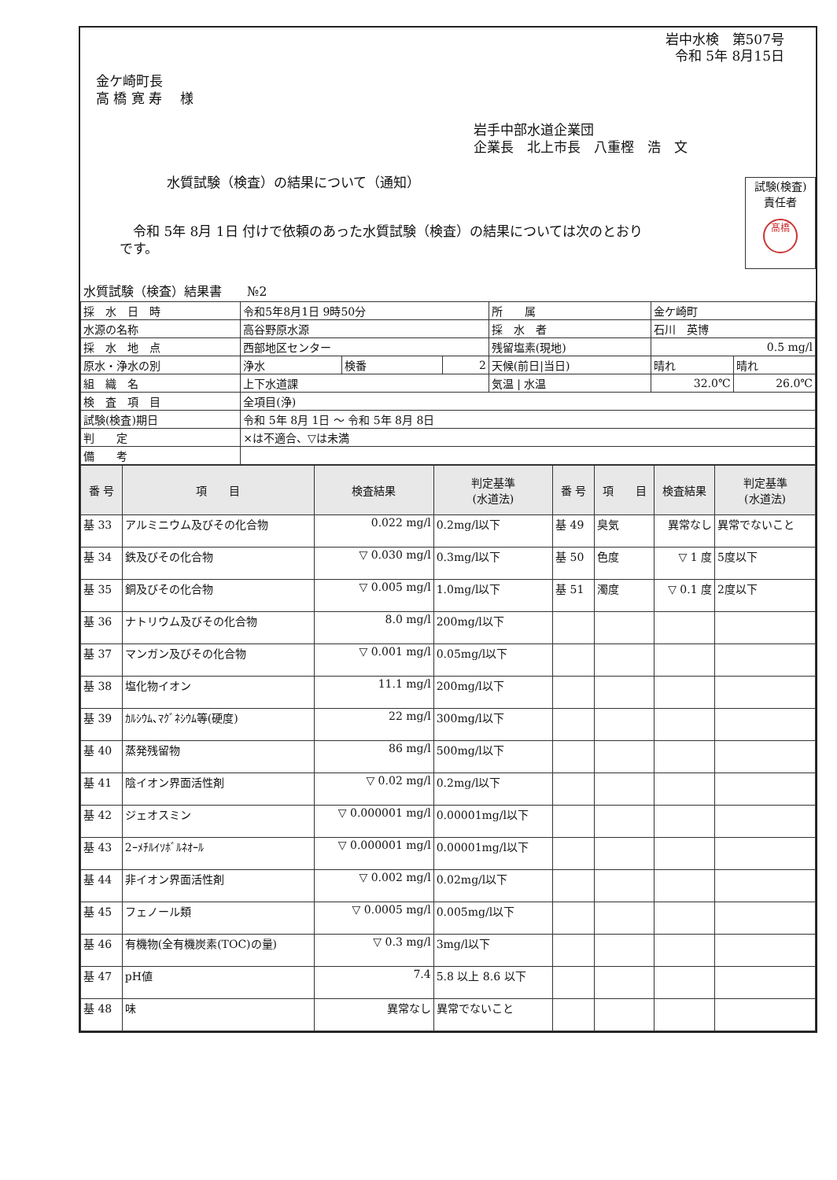岩中水検　第507号
令和 5年 8月15日
金ケ崎町長
高 橋 寛 寿　 様
岩手中部水道企業団
企業長　北上市長　八重樫　浩　文
水質試験（検査）の結果について（通知）
　令和 5年 8月 1日 付けで依頼のあった水質試験（検査）の結果については次のとおりです。
試験(検査)
責任者
髙橋
水質試験（検査）結果書　　№2
| 採 水 日 時 | 令和5年8月1日 9時50分 | | | 所 属 | 金ケ崎町 | |
| 水源の名称 | 高谷野原水源 | | | 採 水 者 | 石川 英博 | |
| 採 水 地 点 | 西部地区センター | | | 残留塩素(現地) | 0.5 mg/l | |
| 原水・浄水の別 | 浄水 | 検番 | 2 | 天候(前日/当日) | 晴れ | 晴れ |
| 組 織 名 | 上下水道課 | | | 気温 / 水温 | 32.0℃ | 26.0℃ |
| 検 査 項 目 | 全項目(浄) | | | | | |
| 試験(検査)期日 | 令和 5年 8月 1日 〜 令和 5年 8月 8日 | | | | | |
| 判 定 | ×は不適合、▽は未満 | | | | | |
| 備 考 | | | | | | |
| 番 号 | 項 目 | 検査結果 | 判定基準 (水道法) | 番 号 | 項 目 | 検査結果 | 判定基準 (水道法) |
| --- | --- | --- | --- | --- | --- | --- | --- |
| 基 33 | アルミニウム及びその化合物 | 0.022 mg/l | 0.2mg/l以下 | 基 49 | 臭気 | 異常なし | 異常でないこと |
| 基 34 | 鉄及びその化合物 | ▽ 0.030 mg/l | 0.3mg/l以下 | 基 50 | 色度 | ▽ 1 度 | 5度以下 |
| 基 35 | 銅及びその化合物 | ▽ 0.005 mg/l | 1.0mg/l以下 | 基 51 | 濁度 | ▽ 0.1 度 | 2度以下 |
| 基 36 | ナトリウム及びその化合物 | 8.0 mg/l | 200mg/l以下 | | | | |
| 基 37 | マンガン及びその化合物 | ▽ 0.001 mg/l | 0.05mg/l以下 | | | | |
| 基 38 | 塩化物イオン | 11.1 mg/l | 200mg/l以下 | | | | |
| 基 39 | ｶﾙｼｳﾑ､ﾏｸﾞﾈｼｳﾑ等(硬度) | 22 mg/l | 300mg/l以下 | | | | |
| 基 40 | 蒸発残留物 | 86 mg/l | 500mg/l以下 | | | | |
| 基 41 | 陰イオン界面活性剤 | ▽ 0.02 mg/l | 0.2mg/l以下 | | | | |
| 基 42 | ジェオスミン | ▽ 0.000001 mg/l | 0.00001mg/l以下 | | | | |
| 基 43 | 2ｰﾒﾁﾙｲｿﾎﾞﾙﾈｵｰﾙ | ▽ 0.000001 mg/l | 0.00001mg/l以下 | | | | |
| 基 44 | 非イオン界面活性剤 | ▽ 0.002 mg/l | 0.02mg/l以下 | | | | |
| 基 45 | フェノール類 | ▽ 0.0005 mg/l | 0.005mg/l以下 | | | | |
| 基 46 | 有機物(全有機炭素(TOC)の量) | ▽ 0.3 mg/l | 3mg/l以下 | | | | |
| 基 47 | pH値 | 7.4 | 5.8 以上 8.6 以下 | | | | |
| 基 48 | 味 | 異常なし | 異常でないこと | | | | |